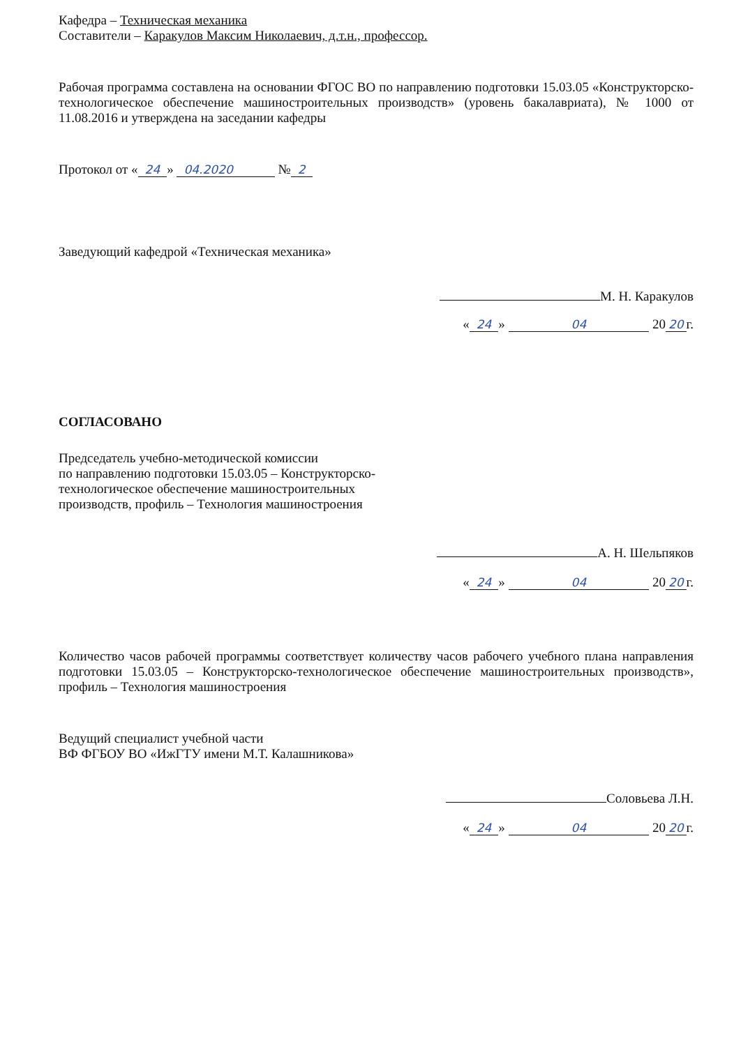Кафедра – Техническая механика
Составители – Каракулов Максим Николаевич, д.т.н., профессор.
Рабочая программа составлена на основании ФГОС ВО по направлению подготовки 15.03.05 «Конструкторско-технологическое обеспечение машиностроительных производств» (уровень бакалавриата), № 1000 от 11.08.2016 и утверждена на заседании кафедры
Протокол от « 24 » 04.2020 № 2
Заведующий кафедрой «Техническая механика»
М. Н. Каракулов
« 24 » 04 20 20 г.
СОГЛАСОВАНО
Председатель учебно-методической комиссии
по направлению подготовки 15.03.05 – Конструкторско-
технологическое обеспечение машиностроительных
производств, профиль – Технология машиностроения
А. Н. Шельпяков
« 24 » 04 20 20 г.
Количество часов рабочей программы соответствует количеству часов рабочего учебного плана направления подготовки 15.03.05 – Конструкторско-технологическое обеспечение машиностроительных производств», профиль – Технология машиностроения
Ведущий специалист учебной части
ВФ ФГБОУ ВО «ИжГТУ имени М.Т. Калашникова»
Соловьева Л.Н.
« 24 » 04 20 20 г.